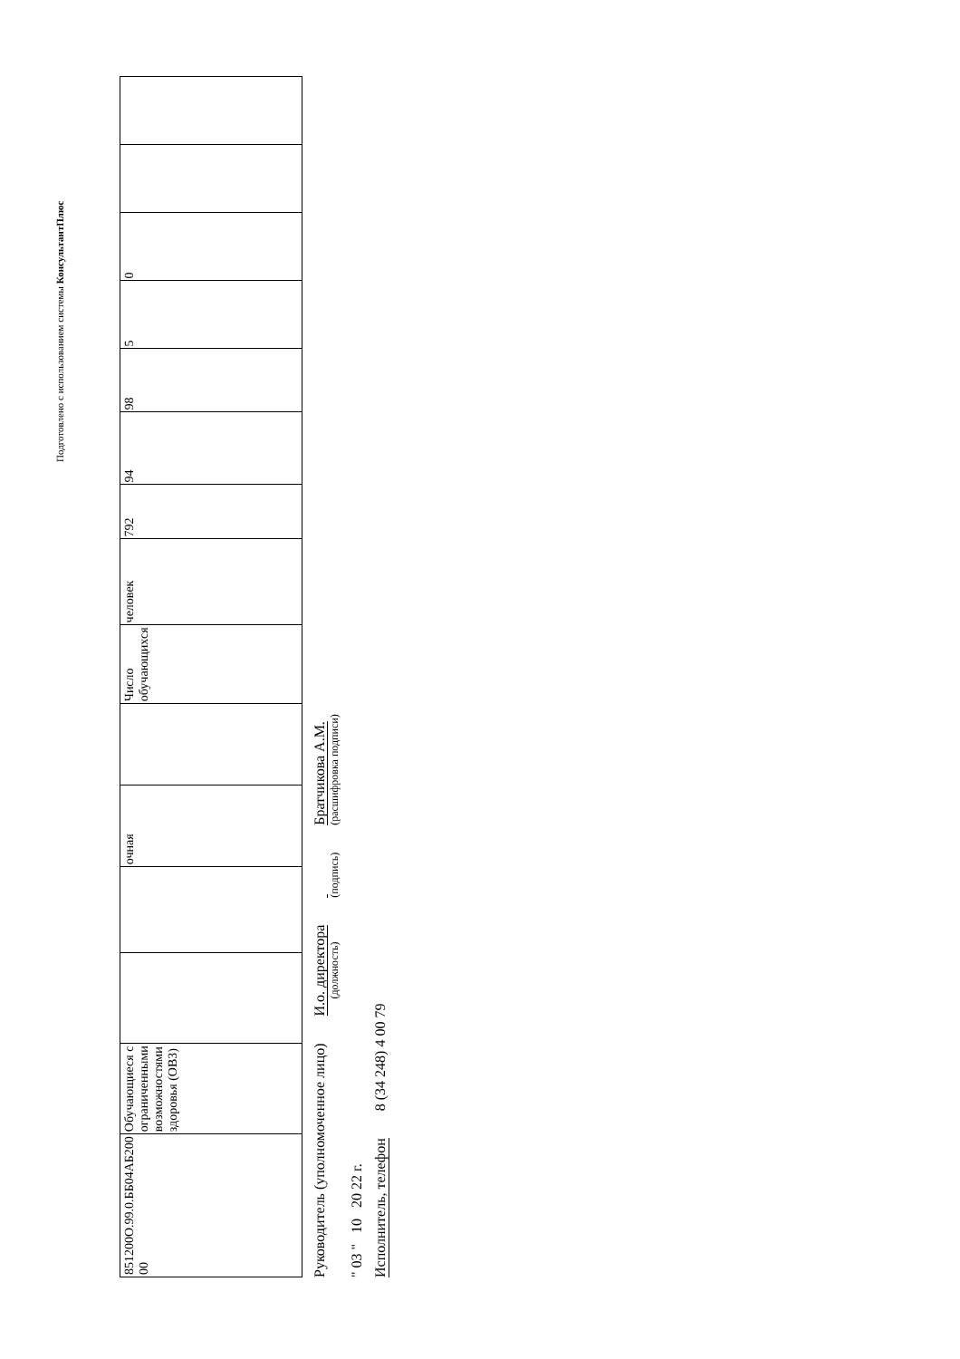Подготовлено с использованием системы КонсультантПлюс
| 851200О.99.0.ББ04АБ200 00 | Обучающиеся с ограниченными возможностями здоровья (ОВЗ) | | | очная | | Число обучающихся | человек | 792 | 94 | 98 | 5 | 0 | | |
Руководитель (уполномоченное лицо) И.о. директора
(должность)
(подпись)
Братчикова А.М.
(расшифровка подписи)
" 03 " 10 20 22 г.
Исполнитель, телефон 8 (34 248) 4 00 79